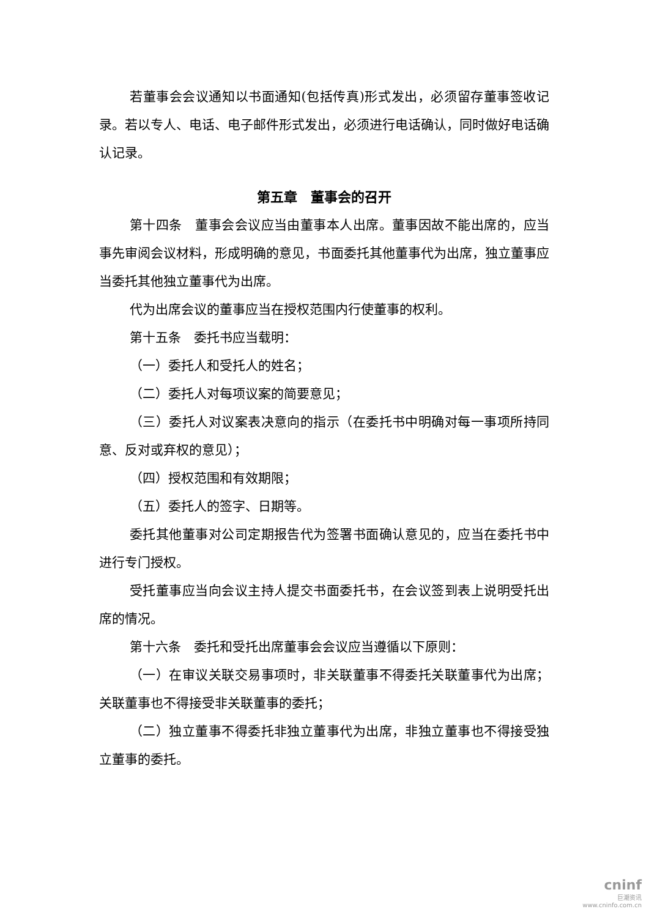若董事会会议通知以书面通知(包括传真)形式发出，必须留存董事签收记录。若以专人、电话、电子邮件形式发出，必须进行电话确认，同时做好电话确认记录。
第五章　董事会的召开
第十四条　董事会会议应当由董事本人出席。董事因故不能出席的，应当事先审阅会议材料，形成明确的意见，书面委托其他董事代为出席，独立董事应当委托其他独立董事代为出席。
代为出席会议的董事应当在授权范围内行使董事的权利。
第十五条　委托书应当载明：
（一）委托人和受托人的姓名；
（二）委托人对每项议案的简要意见；
（三）委托人对议案表决意向的指示（在委托书中明确对每一事项所持同意、反对或弃权的意见）；
（四）授权范围和有效期限；
（五）委托人的签字、日期等。
委托其他董事对公司定期报告代为签署书面确认意见的，应当在委托书中进行专门授权。
受托董事应当向会议主持人提交书面委托书，在会议签到表上说明受托出席的情况。
第十六条　委托和受托出席董事会会议应当遵循以下原则：
（一）在审议关联交易事项时，非关联董事不得委托关联董事代为出席；关联董事也不得接受非关联董事的委托；
（二）独立董事不得委托非独立董事代为出席，非独立董事也不得接受独立董事的委托。
cninf
巨潮资讯
www.cninfo.com.cn